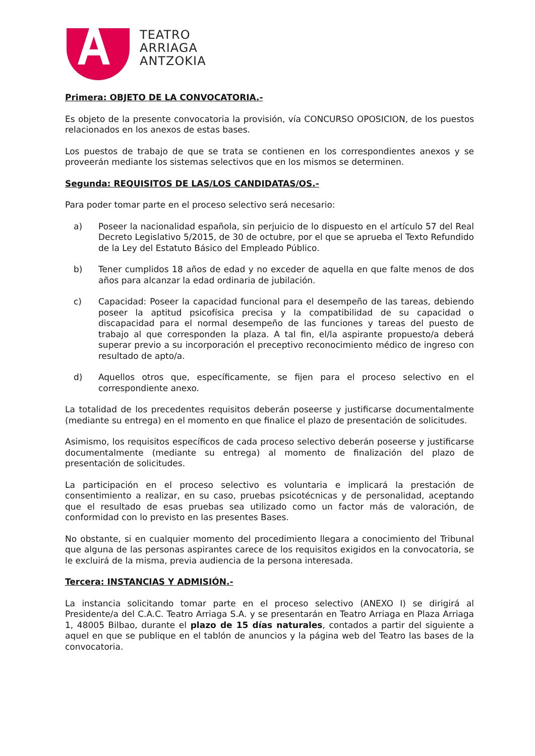TEATRO
ARRIAGA
ANTZOKIA
Primera: OBJETO DE LA CONVOCATORIA.-
Es objeto de la presente convocatoria la provisión, vía CONCURSO OPOSICION, de los puestos relacionados en los anexos de estas bases.
Los puestos de trabajo de que se trata se contienen en los correspondientes anexos y se proveerán mediante los sistemas selectivos que en los mismos se determinen.
Segunda: REQUISITOS DE LAS/LOS CANDIDATAS/OS.-
Para poder tomar parte en el proceso selectivo será necesario:
a) Poseer la nacionalidad española, sin perjuicio de lo dispuesto en el artículo 57 del Real Decreto Legislativo 5/2015, de 30 de octubre, por el que se aprueba el Texto Refundido de la Ley del Estatuto Básico del Empleado Público.
b) Tener cumplidos 18 años de edad y no exceder de aquella en que falte menos de dos años para alcanzar la edad ordinaria de jubilación.
c) Capacidad: Poseer la capacidad funcional para el desempeño de las tareas, debiendo poseer la aptitud psicofísica precisa y la compatibilidad de su capacidad o discapacidad para el normal desempeño de las funciones y tareas del puesto de trabajo al que corresponden la plaza. A tal fin, el/la aspirante propuesto/a deberá superar previo a su incorporación el preceptivo reconocimiento médico de ingreso con resultado de apto/a.
d) Aquellos otros que, específicamente, se fijen para el proceso selectivo en el correspondiente anexo.
La totalidad de los precedentes requisitos deberán poseerse y justificarse documentalmente (mediante su entrega) en el momento en que finalice el plazo de presentación de solicitudes.
Asimismo, los requisitos específicos de cada proceso selectivo deberán poseerse y justificarse documentalmente (mediante su entrega) al momento de finalización del plazo de presentación de solicitudes.
La participación en el proceso selectivo es voluntaria e implicará la prestación de consentimiento a realizar, en su caso, pruebas psicotécnicas y de personalidad, aceptando que el resultado de esas pruebas sea utilizado como un factor más de valoración, de conformidad con lo previsto en las presentes Bases.
No obstante, si en cualquier momento del procedimiento llegara a conocimiento del Tribunal que alguna de las personas aspirantes carece de los requisitos exigidos en la convocatoria, se le excluirá de la misma, previa audiencia de la persona interesada.
Tercera: INSTANCIAS Y ADMISIÓN.-
La instancia solicitando tomar parte en el proceso selectivo (ANEXO I) se dirigirá al Presidente/a del C.A.C. Teatro Arriaga S.A. y se presentarán en Teatro Arriaga en Plaza Arriaga 1, 48005 Bilbao, durante el plazo de 15 días naturales, contados a partir del siguiente a aquel en que se publique en el tablón de anuncios y la página web del Teatro las bases de la convocatoria.